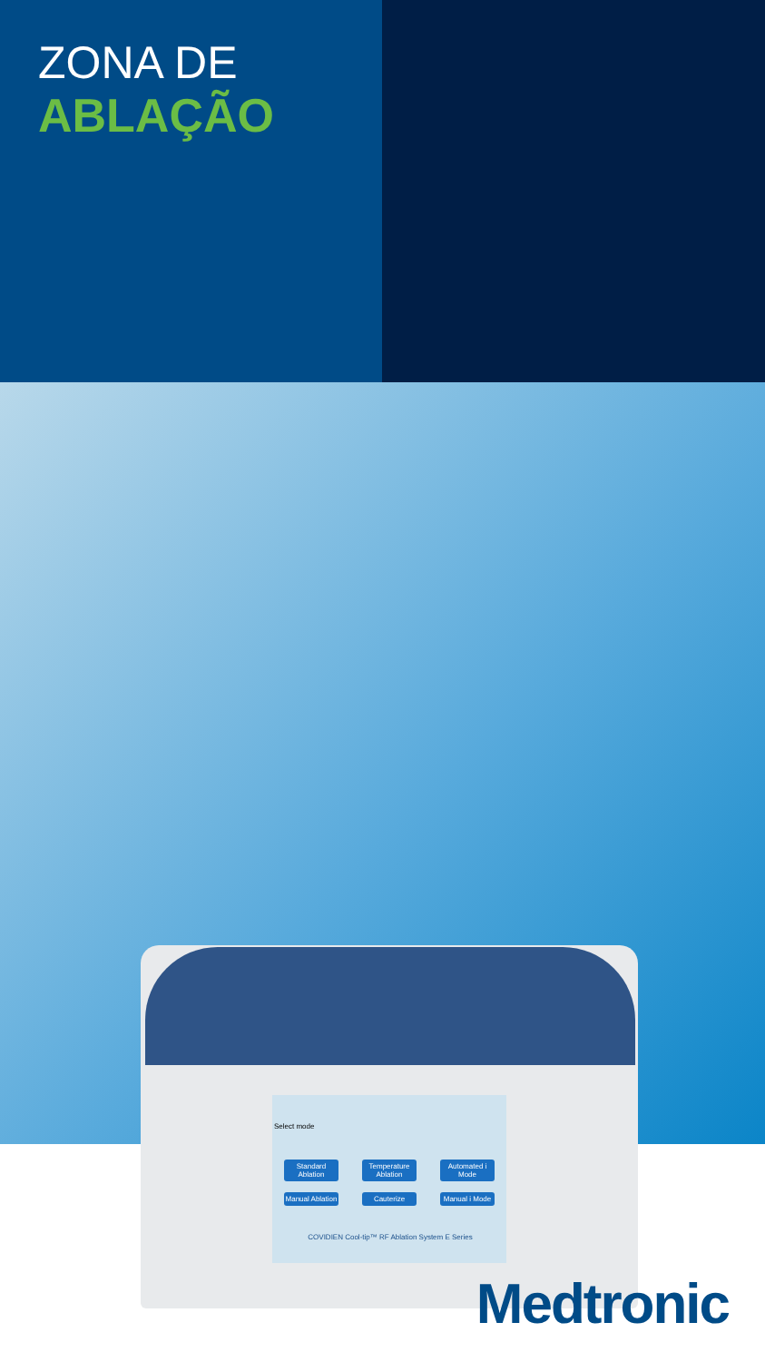ZONA DE
ABLAÇÃO
Select mode
Standard Ablation Temperature Ablation Automated i Mode Manual Ablation Cauterize Manual i Mode
COVIDIEN Cool-tip™ RF Ablation System E Series
Medtronic